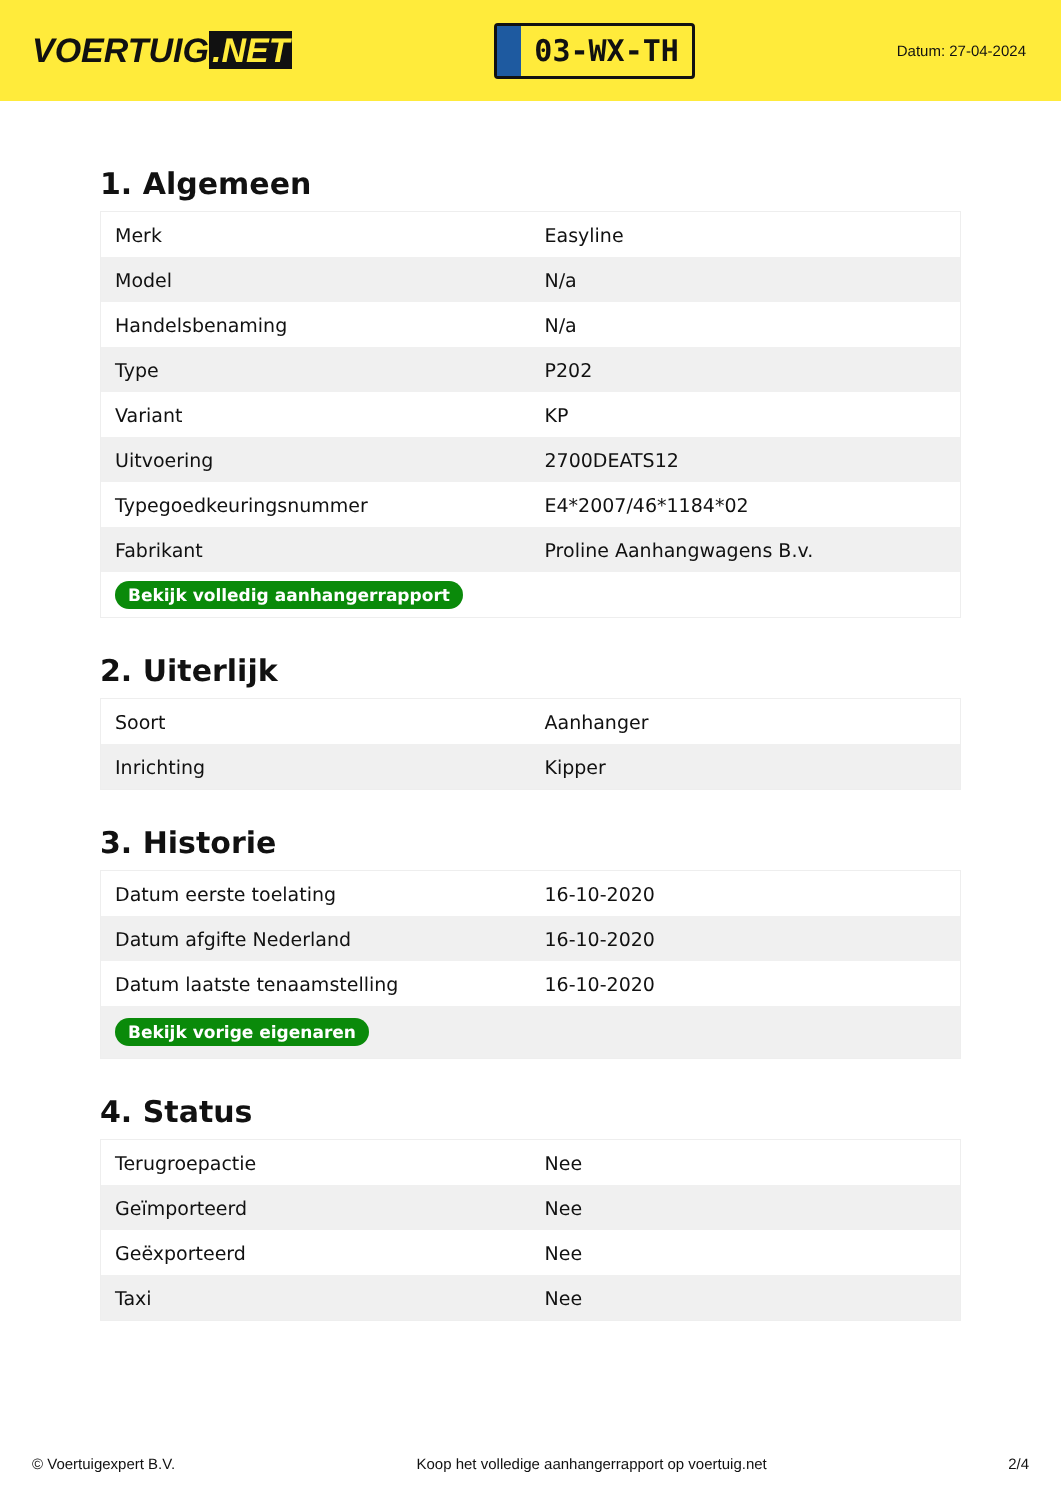VOERTUIG.NET
03-WX-TH
Datum: 27-04-2024
1. Algemeen
| Merk | Easyline |
| Model | N/a |
| Handelsbenaming | N/a |
| Type | P202 |
| Variant | KP |
| Uitvoering | 2700DEATS12 |
| Typegoedkeuringsnummer | E4*2007/46*1184*02 |
| Fabrikant | Proline Aanhangwagens B.v. |
| Bekijk volledig aanhangerrapport | |
2. Uiterlijk
| Soort | Aanhanger |
| Inrichting | Kipper |
3. Historie
| Datum eerste toelating | 16-10-2020 |
| Datum afgifte Nederland | 16-10-2020 |
| Datum laatste tenaamstelling | 16-10-2020 |
| Bekijk vorige eigenaren | |
4. Status
| Terugroepactie | Nee |
| Geïmporteerd | Nee |
| Geëxporteerd | Nee |
| Taxi | Nee |
© Voertuigexpert B.V. Koop het volledige aanhangerrapport op voertuig.net 2/4